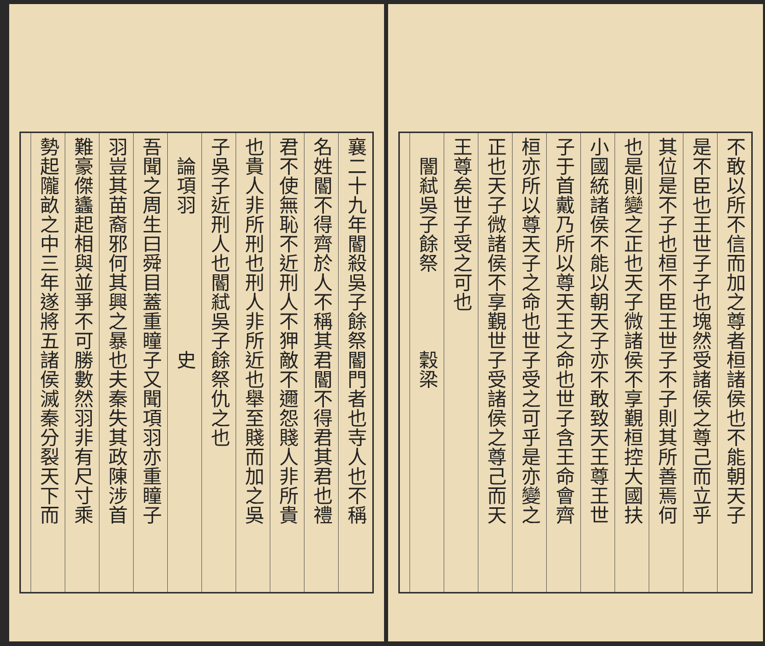不敢以所不信而加之尊者桓諸侯也不能朝天子
是不臣也王世子子也塊然受諸侯之尊己而立乎
其位是不子也桓不臣王世子不子則其所善焉何
也是則變之正也天子微諸侯不享覲桓控大國扶
小國統諸侯不能以朝天子亦不敢致天王尊王世
子于首戴乃所以尊天王之命也世子含王命會齊
桓亦所以尊天子之命也世子受之可乎是亦變之
正也天子微諸侯不享覲世子受諸侯之尊己而天
王尊矣世子受之可也
　闇弒吳子餘祭　　　　穀梁
襄二十九年閽殺吳子餘祭閽門者也寺人也不稱
名姓閽不得齊於人不稱其君閽不得君其君也禮
君不使無恥不近刑人不狎敵不邇怨賤人非所貴
也貴人非所刑也刑人非所近也舉至賤而加之吳
子吳子近刑人也閽弒吳子餘祭仇之也
　論項羽　　　　　　　史
吾聞之周生曰舜目蓋重瞳子又聞項羽亦重瞳子
羽豈其苗裔邪何其興之暴也夫秦失其政陳涉首
難豪傑蠭起相與並爭不可勝數然羽非有尺寸乘
勢起隴畝之中三年遂將五諸侯滅秦分裂天下而